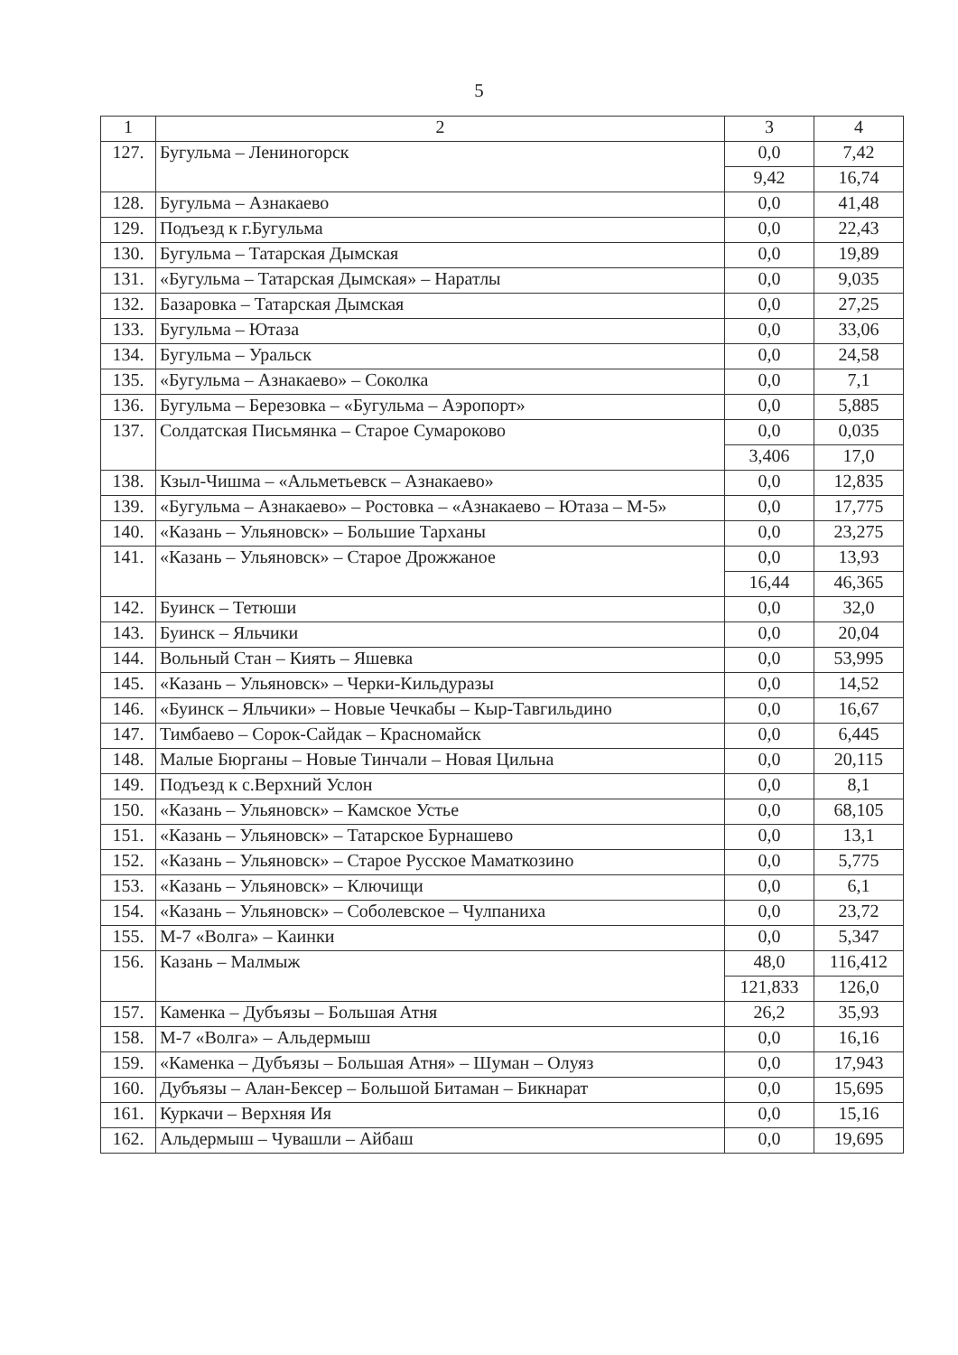5
| 1 | 2 | 3 | 4 |
| 127. | Бугульма – Лениногорск | 0,0 | 7,42 |
| | | 9,42 | 16,74 |
| 128. | Бугульма – Азнакаево | 0,0 | 41,48 |
| 129. | Подъезд к г.Бугульма | 0,0 | 22,43 |
| 130. | Бугульма – Татарская Дымская | 0,0 | 19,89 |
| 131. | «Бугульма – Татарская Дымская» – Наратлы | 0,0 | 9,035 |
| 132. | Базаровка – Татарская Дымская | 0,0 | 27,25 |
| 133. | Бугульма – Ютаза | 0,0 | 33,06 |
| 134. | Бугульма – Уральск | 0,0 | 24,58 |
| 135. | «Бугульма – Азнакаево» – Соколка | 0,0 | 7,1 |
| 136. | Бугульма – Березовка – «Бугульма – Аэропорт» | 0,0 | 5,885 |
| 137. | Солдатская Письмянка – Старое Сумароково | 0,0 | 0,035 |
| | | 3,406 | 17,0 |
| 138. | Кзыл-Чишма – «Альметьевск – Азнакаево» | 0,0 | 12,835 |
| 139. | «Бугульма – Азнакаево» – Ростовка – «Азнакаево – Ютаза – М-5» | 0,0 | 17,775 |
| 140. | «Казань – Ульяновск» – Большие Тарханы | 0,0 | 23,275 |
| 141. | «Казань – Ульяновск» – Старое Дрожжаное | 0,0 | 13,93 |
| | | 16,44 | 46,365 |
| 142. | Буинск – Тетюши | 0,0 | 32,0 |
| 143. | Буинск – Яльчики | 0,0 | 20,04 |
| 144. | Вольный Стан – Киять – Яшевка | 0,0 | 53,995 |
| 145. | «Казань – Ульяновск» – Черки-Кильдуразы | 0,0 | 14,52 |
| 146. | «Буинск – Яльчики» – Новые Чечкабы – Кыр-Тавгильдино | 0,0 | 16,67 |
| 147. | Тимбаево – Сорок-Сайдак – Красномайск | 0,0 | 6,445 |
| 148. | Малые Бюрганы – Новые Тинчали – Новая Цильна | 0,0 | 20,115 |
| 149. | Подъезд к с.Верхний Услон | 0,0 | 8,1 |
| 150. | «Казань – Ульяновск» – Камское Устье | 0,0 | 68,105 |
| 151. | «Казань – Ульяновск» – Татарское Бурнашево | 0,0 | 13,1 |
| 152. | «Казань – Ульяновск» – Старое Русское Маматкозино | 0,0 | 5,775 |
| 153. | «Казань – Ульяновск» – Ключищи | 0,0 | 6,1 |
| 154. | «Казань – Ульяновск» – Соболевское – Чулпаниха | 0,0 | 23,72 |
| 155. | М-7 «Волга» – Каинки | 0,0 | 5,347 |
| 156. | Казань – Малмыж | 48,0 | 116,412 |
| | | 121,833 | 126,0 |
| 157. | Каменка – Дубъязы – Большая Атня | 26,2 | 35,93 |
| 158. | М-7 «Волга» – Альдермыш | 0,0 | 16,16 |
| 159. | «Каменка – Дубъязы – Большая Атня» – Шуман – Олуяз | 0,0 | 17,943 |
| 160. | Дубъязы – Алан-Бексер – Большой Битаман – Бикнарат | 0,0 | 15,695 |
| 161. | Куркачи – Верхняя Ия | 0,0 | 15,16 |
| 162. | Альдермыш – Чувашли – Айбаш | 0,0 | 19,695 |